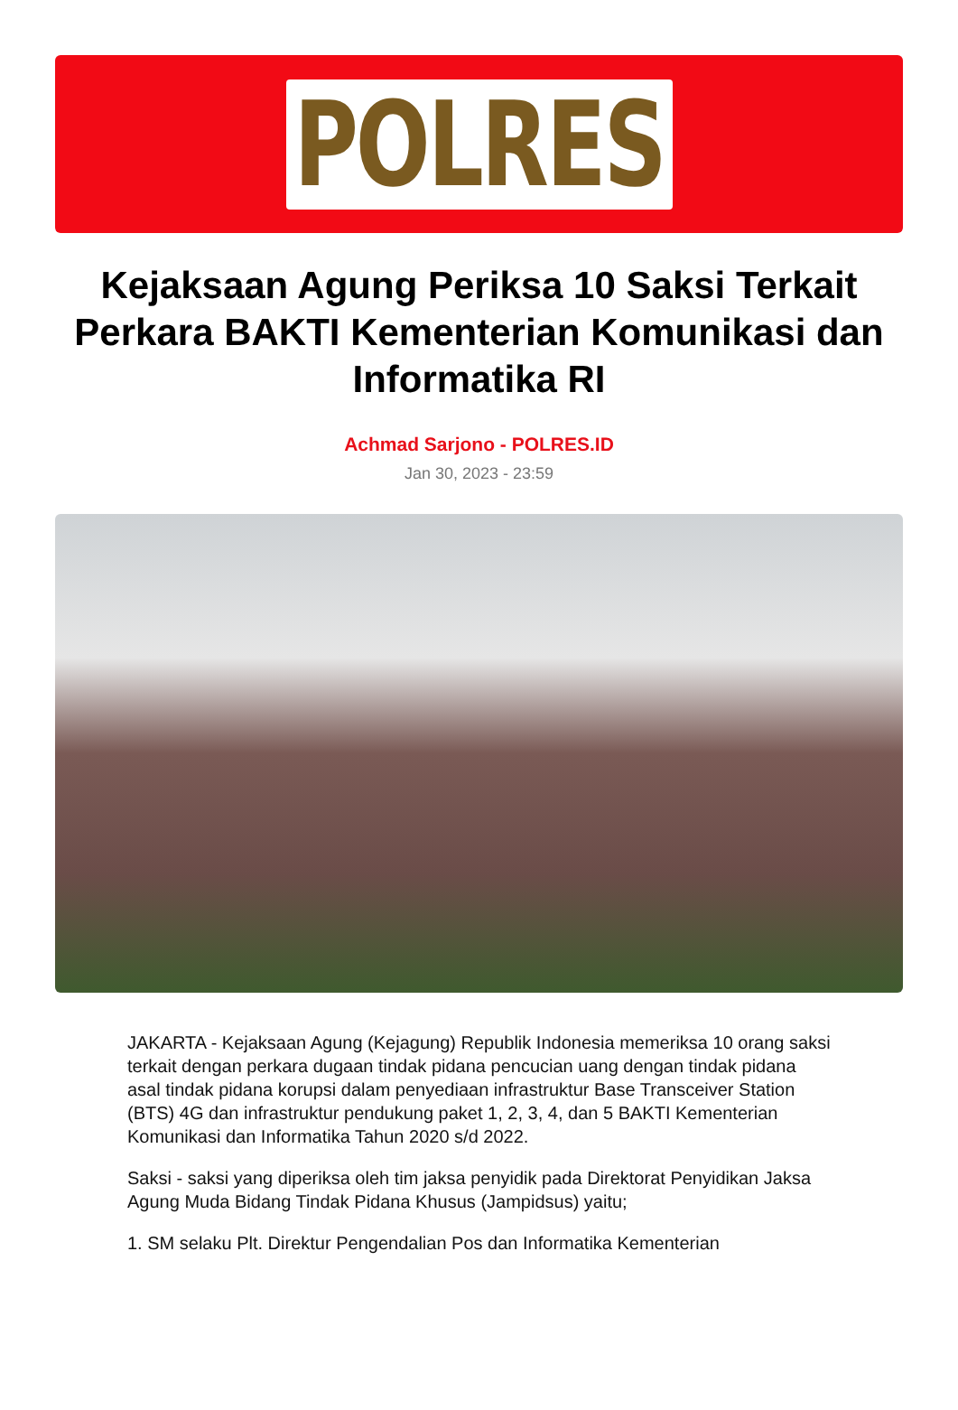POLRES
Kejaksaan Agung Periksa 10 Saksi Terkait Perkara BAKTI Kementerian Komunikasi dan Informatika RI
Achmad Sarjono - POLRES.ID
Jan 30, 2023 - 23:59
JAKARTA - Kejaksaan Agung (Kejagung) Republik Indonesia memeriksa 10 orang saksi terkait dengan perkara dugaan tindak pidana pencucian uang dengan tindak pidana asal tindak pidana korupsi dalam penyediaan infrastruktur Base Transceiver Station (BTS) 4G dan infrastruktur pendukung paket 1, 2, 3, 4, dan 5 BAKTI Kementerian Komunikasi dan Informatika Tahun 2020 s/d 2022.
Saksi - saksi yang diperiksa oleh tim jaksa penyidik pada Direktorat Penyidikan Jaksa Agung Muda Bidang Tindak Pidana Khusus (Jampidsus) yaitu;
1. SM selaku Plt. Direktur Pengendalian Pos dan Informatika Kementerian